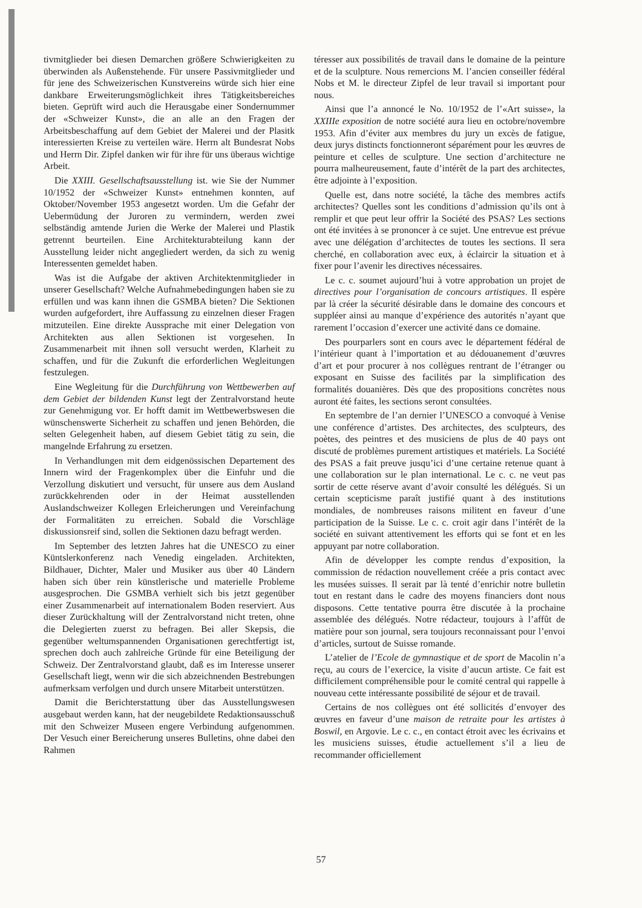tivmitglieder bei diesen Demarchen größere Schwierigkeiten zu überwinden als Außenstehende. Für unsere Passivmitglieder und für jene des Schweizerischen Kunstvereins würde sich hier eine dankbare Erweiterungsmöglichkeit ihres Tätigkeitsbereiches bieten. Geprüft wird auch die Herausgabe einer Sondernummer der «Schweizer Kunst», die an alle an den Fragen der Arbeitsbeschaffung auf dem Gebiet der Malerei und der Plasitk interessierten Kreise zu verteilen wäre. Herrn alt Bundesrat Nobs und Herrn Dir. Zipfel danken wir für ihre für uns überaus wichtige Arbeit.
Die XXIII. Gesellschaftsausstellung ist. wie Sie der Nummer 10/1952 der «Schweizer Kunst» entnehmen konnten, auf Oktober/November 1953 angesetzt worden. Um die Gefahr der Uebermüdung der Juroren zu vermindern, werden zwei selbständig amtende Jurien die Werke der Malerei und Plastik getrennt beurteilen. Eine Architekturabteilung kann der Ausstellung leider nicht angegliedert werden, da sich zu wenig Interessenten gemeldet haben.
Was ist die Aufgabe der aktiven Architektenmitglieder in unserer Gesellschaft? Welche Aufnahmebedingungen haben sie zu erfüllen und was kann ihnen die GSMBA bieten? Die Sektionen wurden aufgefordert, ihre Auffassung zu einzelnen dieser Fragen mitzuteilen. Eine direkte Aussprache mit einer Delegation von Architekten aus allen Sektionen ist vorgesehen. In Zusammenarbeit mit ihnen soll versucht werden, Klarheit zu schaffen, und für die Zukunft die erforderlichen Wegleitungen festzulegen.
Eine Wegleitung für die Durchführung von Wettbewerben auf dem Gebiet der bildenden Kunst legt der Zentralvorstand heute zur Genehmigung vor. Er hofft damit im Wettbewerbswesen die wünschenswerte Sicherheit zu schaffen und jenen Behörden, die selten Gelegenheit haben, auf diesem Gebiet tätig zu sein, die mangelnde Erfahrung zu ersetzen.
In Verhandlungen mit dem eidgenössischen Departement des Innern wird der Fragenkomplex über die Einfuhr und die Verzollung diskutiert und versucht, für unsere aus dem Ausland zurückkehrenden oder in der Heimat ausstellenden Auslandschweizer Kollegen Erleicherungen und Vereinfachung der Formalitäten zu erreichen. Sobald die Vorschläge diskussionsreif sind, sollen die Sektionen dazu befragt werden.
Im September des letzten Jahres hat die UNESCO zu einer Küntslerkonferenz nach Venedig eingeladen. Architekten, Bildhauer, Dichter, Maler und Musiker aus über 40 Ländern haben sich über rein künstlerische und materielle Probleme ausgesprochen. Die GSMBA verhielt sich bis jetzt gegenüber einer Zusammenarbeit auf internationalem Boden reserviert. Aus dieser Zurückhaltung will der Zentralvorstand nicht treten, ohne die Delegierten zuerst zu befragen. Bei aller Skepsis, die gegenüber weltumspannenden Organisationen gerechtfertigt ist, sprechen doch auch zahlreiche Gründe für eine Beteiligung der Schweiz. Der Zentralvorstand glaubt, daß es im Interesse unserer Gesellschaft liegt, wenn wir die sich abzeichnenden Bestrebungen aufmerksam verfolgen und durch unsere Mitarbeit unterstützen.
Damit die Berichterstattung über das Ausstellungswesen ausgebaut werden kann, hat der neugebildete Redaktionsausschuß mit den Schweizer Museen engere Verbindung aufgenommen. Der Vesuch einer Bereicherung unseres Bulletins, ohne dabei den Rahmen
téresser aux possibilités de travail dans le domaine de la peinture et de la sculpture. Nous remercions M. l’ancien conseiller fédéral Nobs et M. le directeur Zipfel de leur travail si important pour nous.
Ainsi que l’a annoncé le No. 10/1952 de l’«Art suisse», la XXIIIe exposition de notre société aura lieu en octobre/novembre 1953. Afin d’éviter aux membres du jury un excès de fatigue, deux jurys distincts fonctionneront séparément pour les œuvres de peinture et celles de sculpture. Une section d’architecture ne pourra malheureusement, faute d’intérêt de la part des architectes, être adjointe à l’exposition.
Quelle est, dans notre société, la tâche des membres actifs architectes? Quelles sont les conditions d’admission qu’ils ont à remplir et que peut leur offrir la Société des PSAS? Les sections ont été invitées à se prononcer à ce sujet. Une entrevue est prévue avec une délégation d’architectes de toutes les sections. Il sera cherché, en collaboration avec eux, à éclaircir la situation et à fixer pour l’avenir les directives nécessaires.
Le c. c. soumet aujourd’hui à votre approbation un projet de directives pour l’organisation de concours artistiques. Il espère par là créer la sécurité désirable dans le domaine des concours et suppléer ainsi au manque d’expérience des autorités n’ayant que rarement l’occasion d’exercer une activité dans ce domaine.
Des pourparlers sont en cours avec le département fédéral de l’intérieur quant à l’importation et au dédouanement d’œuvres d’art et pour procurer à nos collègues rentrant de l’étranger ou exposant en Suisse des facilités par la simplification des formalités douanières. Dès que des propositions concrètes nous auront été faites, les sections seront consultées.
En septembre de l’an dernier l’UNESCO a convoqué à Venise une conférence d’artistes. Des architectes, des sculpteurs, des poètes, des peintres et des musiciens de plus de 40 pays ont discuté de problèmes purement artistiques et matériels. La Société des PSAS a fait preuve jusqu’ici d’une certaine retenue quant à une collaboration sur le plan international. Le c. c. ne veut pas sortir de cette réserve avant d’avoir consulté les délégués. Si un certain scepticisme paraît justifié quant à des institutions mondiales, de nombreuses raisons militent en faveur d’une participation de la Suisse. Le c. c. croit agir dans l’intérêt de la société en suivant attentivement les efforts qui se font et en les appuyant par notre collaboration.
Afin de développer les compte rendus d’exposition, la commission de rédaction nouvellement créée a pris contact avec les musées suisses. Il serait par là tenté d’enrichir notre bulletin tout en restant dans le cadre des moyens financiers dont nous disposons. Cette tentative pourra être discutée à la prochaine assemblée des délégués. Notre rédacteur, toujours à l’affût de matière pour son journal, sera toujours reconnaissant pour l’envoi d’articles, surtout de Suisse romande.
L’atelier de l’Ecole de gymnastique et de sport de Macolin n’a reçu, au cours de l’exercice, la visite d’aucun artiste. Ce fait est difficilement compréhensible pour le comité central qui rappelle à nouveau cette intéressante possibilité de séjour et de travail.
Certains de nos collègues ont été sollicités d’envoyer des œuvres en faveur d’une maison de retraite pour les artistes à Boswil, en Argovie. Le c. c., en contact étroit avec les écrivains et les musiciens suisses, étudie actuellement s’il a lieu de recommander officiellement
57